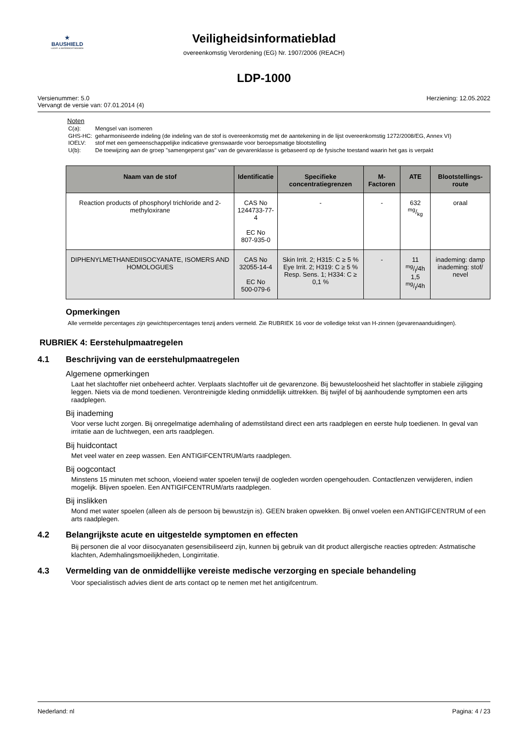★
BAUSHIELD
LUCHT- & WATERDICHT BOUWEN
Veiligheidsinformatieblad
overeenkomstig Verordening (EG) Nr. 1907/2006 (REACH)
LDP-1000
Versienummer: 5.0
Vervangt de versie van: 07.01.2014 (4)
Herziening: 12.05.2022
Noten
| C(a): | Mengsel van isomeren |
| GHS-HC: | geharmoniseerde indeling (de indeling van de stof is overeenkomstig met de aantekening in de lijst overeenkomstig 1272/2008/EG, Annex VI) |
| IOELV: | stof met een gemeenschappelijke indicatieve grenswaarde voor beroepsmatige blootstelling |
| U(b): | De toewijzing aan de groep "samengeperst gas" van de gevarenklasse is gebaseerd op de fysische toestand waarin het gas is verpakt |
| Naam van de stof | Identificatie | Specifieke concentratiegrenzen | M-Factoren | ATE | Blootstellings-route |
| --- | --- | --- | --- | --- | --- |
| Reaction products of phosphoryl trichloride and 2-methyloxirane | CAS No 1244733-77-4 EC No 807-935-0 | - | - | 632 mg/kg | oraal |
| DIPHENYLMETHANEDIISOCYANATE, ISOMERS AND HOMOLOGUES | CAS No 32055-14-4 EC No 500-079-6 | Skin Irrit. 2; H315: C ≥ 5 % Eye Irrit. 2; H319: C ≥ 5 % Resp. Sens. 1; H334: C ≥ 0,1 % | - | 11 mg/l/4h 1,5 mg/l/4h | inademing: damp inademing: stof/ nevel |
Opmerkingen
Alle vermelde percentages zijn gewichtspercentages tenzij anders vermeld. Zie RUBRIEK 16 voor de volledige tekst van H-zinnen (gevarenaanduidingen).
RUBRIEK 4: Eerstehulpmaatregelen
4.1 Beschrijving van de eerstehulpmaatregelen
Algemene opmerkingen
Laat het slachtoffer niet onbeheerd achter. Verplaats slachtoffer uit de gevarenzone. Bij bewusteloosheid het slachtoffer in stabiele zijligging leggen. Niets via de mond toedienen. Verontreinigde kleding onmiddellijk uittrekken. Bij twijfel of bij aanhoudende symptomen een arts raadplegen.
Bij inademing
Voor verse lucht zorgen. Bij onregelmatige ademhaling of ademstilstand direct een arts raadplegen en eerste hulp toedienen. In geval van irritatie aan de luchtwegen, een arts raadplegen.
Bij huidcontact
Met veel water en zeep wassen. Een ANTIGIFCENTRUM/arts raadplegen.
Bij oogcontact
Minstens 15 minuten met schoon, vloeiend water spoelen terwijl de oogleden worden opengehouden. Contactlenzen verwijderen, indien mogelijk. Blijven spoelen. Een ANTIGIFCENTRUM/arts raadplegen.
Bij inslikken
Mond met water spoelen (alleen als de persoon bij bewustzijn is). GEEN braken opwekken. Bij onwel voelen een ANTIGIFCENTRUM of een arts raadplegen.
4.2 Belangrijkste acute en uitgestelde symptomen en effecten
Bij personen die al voor diisocyanaten gesensibiliseerd zijn, kunnen bij gebruik van dit product allergische reacties optreden: Astmatische klachten, Ademhalingsmoeilijkheden, Longirritatie.
4.3 Vermelding van de onmiddellijke vereiste medische verzorging en speciale behandeling
Voor specialistisch advies dient de arts contact op te nemen met het antigifcentrum.
Nederland: nl Pagina: 4 / 23